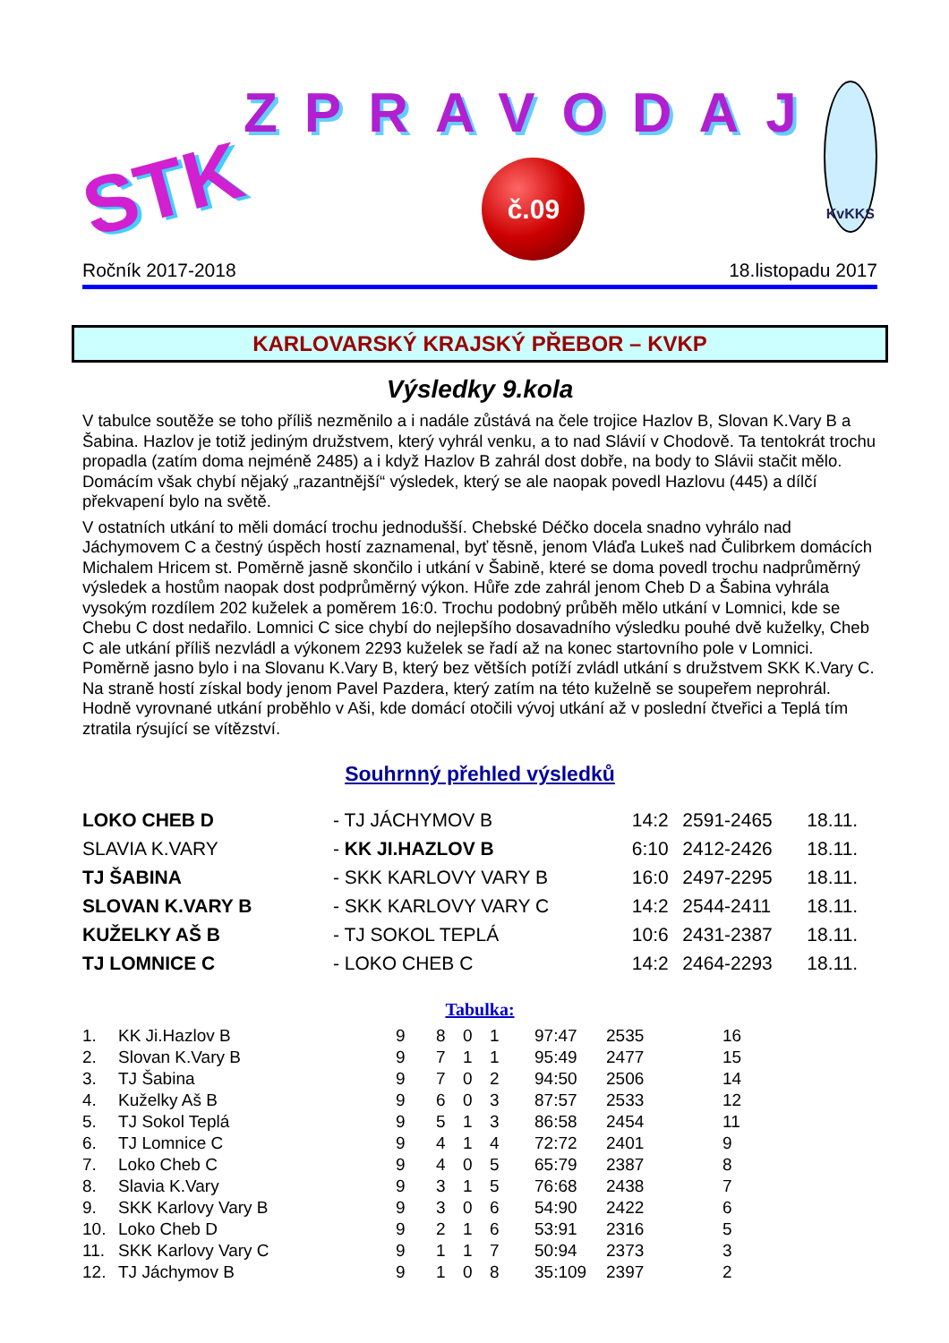STK
ZPRAVODAJ
č.09
KvKKS
Ročník 2017-2018 18.listopadu 2017
KARLOVARSKÝ KRAJSKÝ PŘEBOR – KVKP
Výsledky 9.kola
V tabulce soutěže se toho příliš nezměnilo a i nadále zůstává na čele trojice Hazlov B, Slovan K.Vary B a Šabina. Hazlov je totiž jediným družstvem, který vyhrál venku, a to nad Slávií v Chodově. Ta tentokrát trochu propadla (zatím doma nejméně 2485) a i když Hazlov B zahrál dost dobře, na body to Slávii stačit mělo. Domácím však chybí nějaký „razantnější“ výsledek, který se ale naopak povedl Hazlovu (445) a dílčí překvapení bylo na světě.
V ostatních utkání to měli domácí trochu jednodušší. Chebské Déčko docela snadno vyhrálo nad Jáchymovem C a čestný úspěch hostí zaznamenal, byť těsně, jenom Vláďa Lukeš nad Čulibrkem domácích Michalem Hricem st. Poměrně jasně skončilo i utkání v Šabině, které se doma povedl trochu nadprůměrný výsledek a hostům naopak dost podprůměrný výkon. Hůře zde zahrál jenom Cheb D a Šabina vyhrála vysokým rozdílem 202 kuželek a poměrem 16:0. Trochu podobný průběh mělo utkání v Lomnici, kde se Chebu C dost nedařilo. Lomnici C sice chybí do nejlepšího dosavadního výsledku pouhé dvě kuželky, Cheb C ale utkání příliš nezvládl a výkonem 2293 kuželek se řadí až na konec startovního pole v Lomnici. Poměrně jasno bylo i na Slovanu K.Vary B, který bez větších potíží zvládl utkání s družstvem SKK K.Vary C. Na straně hostí získal body jenom Pavel Pazdera, který zatím na této kuželně se soupeřem neprohrál. Hodně vyrovnané utkání proběhlo v Aši, kde domácí otočili vývoj utkání až v poslední čtveřici a Teplá tím ztratila rýsující se vítězství.
Souhrnný přehled výsledků
| LOKO CHEB D | - TJ JÁCHYMOV B | 14:2 | 2591-2465 | 18.11. |
| SLAVIA K.VARY | - KK JI.HAZLOV B | 6:10 | 2412-2426 | 18.11. |
| TJ ŠABINA | - SKK KARLOVY VARY B | 16:0 | 2497-2295 | 18.11. |
| SLOVAN K.VARY B | - SKK KARLOVY VARY C | 14:2 | 2544-2411 | 18.11. |
| KUŽELKY AŠ B | - TJ SOKOL TEPLÁ | 10:6 | 2431-2387 | 18.11. |
| TJ LOMNICE C | - LOKO CHEB C | 14:2 | 2464-2293 | 18.11. |
Tabulka:
| 1. | KK Ji.Hazlov B | 9 | 8 | 0 | 1 | 97:47 | 2535 | 16 |
| 2. | Slovan K.Vary B | 9 | 7 | 1 | 1 | 95:49 | 2477 | 15 |
| 3. | TJ Šabina | 9 | 7 | 0 | 2 | 94:50 | 2506 | 14 |
| 4. | Kuželky Aš B | 9 | 6 | 0 | 3 | 87:57 | 2533 | 12 |
| 5. | TJ Sokol Teplá | 9 | 5 | 1 | 3 | 86:58 | 2454 | 11 |
| 6. | TJ Lomnice C | 9 | 4 | 1 | 4 | 72:72 | 2401 | 9 |
| 7. | Loko Cheb C | 9 | 4 | 0 | 5 | 65:79 | 2387 | 8 |
| 8. | Slavia K.Vary | 9 | 3 | 1 | 5 | 76:68 | 2438 | 7 |
| 9. | SKK Karlovy Vary B | 9 | 3 | 0 | 6 | 54:90 | 2422 | 6 |
| 10. | Loko Cheb D | 9 | 2 | 1 | 6 | 53:91 | 2316 | 5 |
| 11. | SKK Karlovy Vary C | 9 | 1 | 1 | 7 | 50:94 | 2373 | 3 |
| 12. | TJ Jáchymov B | 9 | 1 | 0 | 8 | 35:109 | 2397 | 2 |